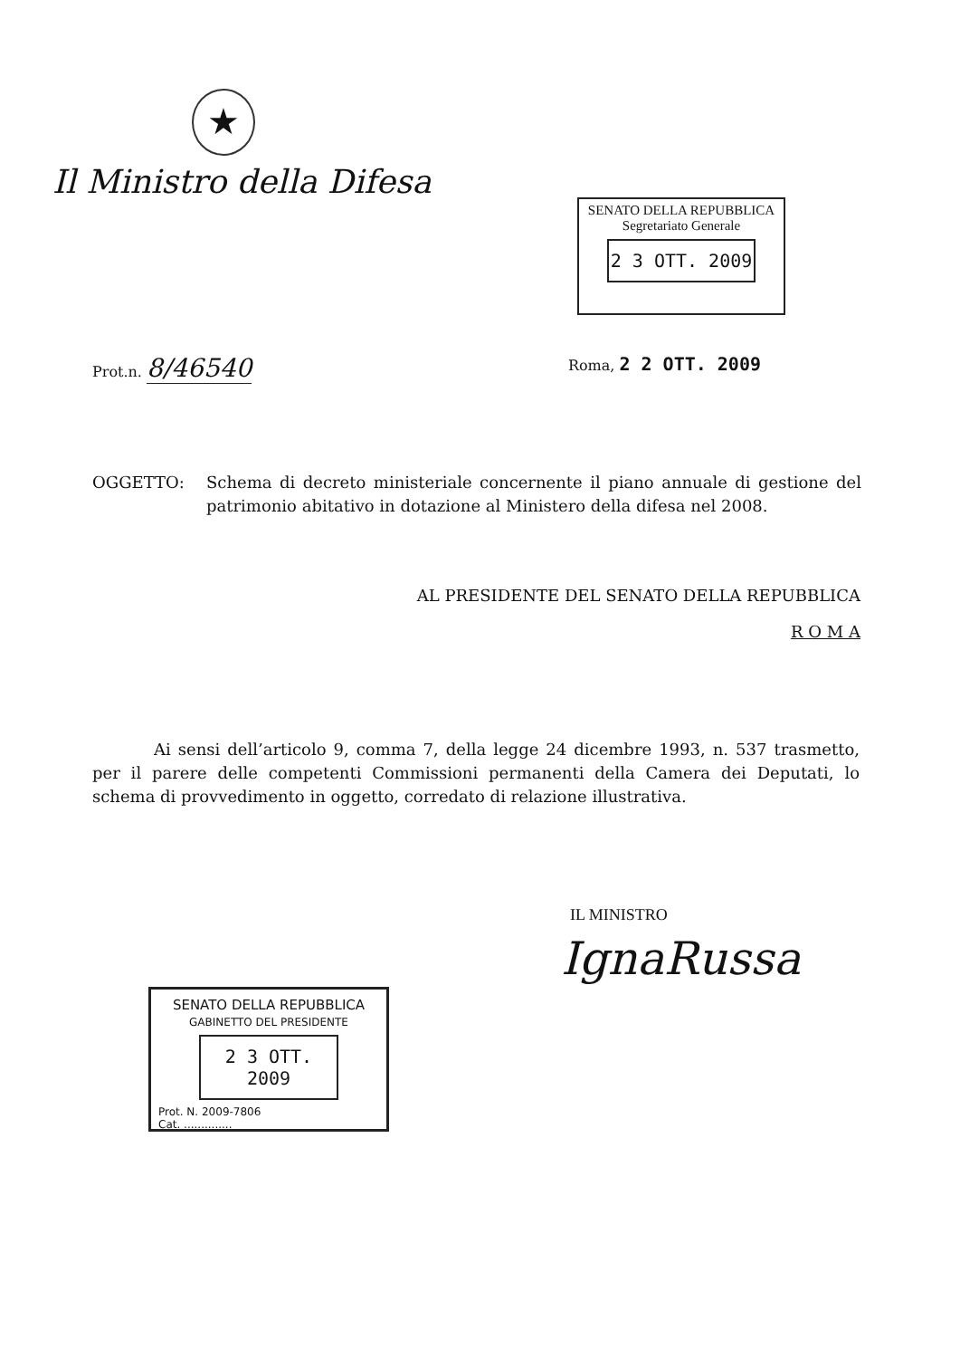★
Il Ministro della Difesa
SENATO DELLA REPUBBLICA
Segretariato Generale
2 3 OTT. 2009
Prot.n. 8/46540
Roma, 2 2 OTT. 2009
OGGETTO: Schema di decreto ministeriale concernente il piano annuale di gestione del patrimonio abitativo in dotazione al Ministero della difesa nel 2008.
AL PRESIDENTE DEL SENATO DELLA REPUBBLICA
R O M A
Ai sensi dell’articolo 9, comma 7, della legge 24 dicembre 1993, n. 537 trasmetto, per il parere delle competenti Commissioni permanenti della Camera dei Deputati, lo schema di provvedimento in oggetto, corredato di relazione illustrativa.
IL MINISTRO
IgnaRussa
SENATO DELLA REPUBBLICA
GABINETTO DEL PRESIDENTE
2 3 OTT. 2009
Prot. N. 2009-7806
Cat. ..............